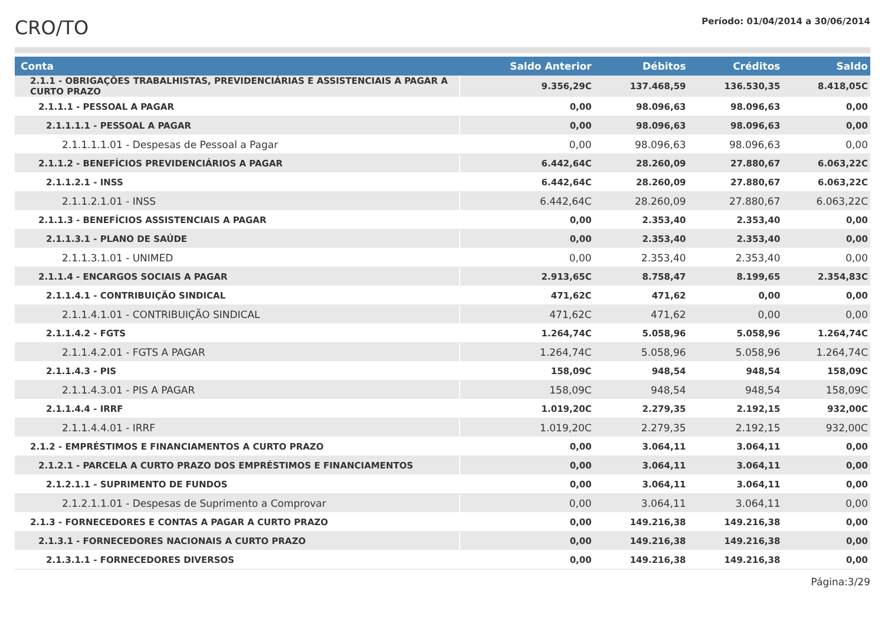CRO/TO
Período: 01/04/2014 a 30/06/2014
| Conta | Saldo Anterior | Débitos | Créditos | Saldo |
| --- | --- | --- | --- | --- |
| 2.1.1 - OBRIGAÇÕES TRABALHISTAS, PREVIDENCIÁRIAS E ASSISTENCIAIS A PAGAR A CURTO PRAZO | 9.356,29C | 137.468,59 | 136.530,35 | 8.418,05C |
| 2.1.1.1 - PESSOAL A PAGAR | 0,00 | 98.096,63 | 98.096,63 | 0,00 |
| 2.1.1.1.1 - PESSOAL A PAGAR | 0,00 | 98.096,63 | 98.096,63 | 0,00 |
| 2.1.1.1.1.01 - Despesas de Pessoal a Pagar | 0,00 | 98.096,63 | 98.096,63 | 0,00 |
| 2.1.1.2 - BENEFÍCIOS PREVIDENCIÁRIOS A PAGAR | 6.442,64C | 28.260,09 | 27.880,67 | 6.063,22C |
| 2.1.1.2.1 - INSS | 6.442,64C | 28.260,09 | 27.880,67 | 6.063,22C |
| 2.1.1.2.1.01 - INSS | 6.442,64C | 28.260,09 | 27.880,67 | 6.063,22C |
| 2.1.1.3 - BENEFÍCIOS ASSISTENCIAIS A PAGAR | 0,00 | 2.353,40 | 2.353,40 | 0,00 |
| 2.1.1.3.1 - PLANO DE SAÚDE | 0,00 | 2.353,40 | 2.353,40 | 0,00 |
| 2.1.1.3.1.01 - UNIMED | 0,00 | 2.353,40 | 2.353,40 | 0,00 |
| 2.1.1.4 - ENCARGOS SOCIAIS A PAGAR | 2.913,65C | 8.758,47 | 8.199,65 | 2.354,83C |
| 2.1.1.4.1 - CONTRIBUIÇÃO SINDICAL | 471,62C | 471,62 | 0,00 | 0,00 |
| 2.1.1.4.1.01 - CONTRIBUIÇÃO SINDICAL | 471,62C | 471,62 | 0,00 | 0,00 |
| 2.1.1.4.2 - FGTS | 1.264,74C | 5.058,96 | 5.058,96 | 1.264,74C |
| 2.1.1.4.2.01 - FGTS A PAGAR | 1.264,74C | 5.058,96 | 5.058,96 | 1.264,74C |
| 2.1.1.4.3 - PIS | 158,09C | 948,54 | 948,54 | 158,09C |
| 2.1.1.4.3.01 - PIS A PAGAR | 158,09C | 948,54 | 948,54 | 158,09C |
| 2.1.1.4.4 - IRRF | 1.019,20C | 2.279,35 | 2.192,15 | 932,00C |
| 2.1.1.4.4.01 - IRRF | 1.019,20C | 2.279,35 | 2.192,15 | 932,00C |
| 2.1.2 - EMPRÉSTIMOS E FINANCIAMENTOS A CURTO PRAZO | 0,00 | 3.064,11 | 3.064,11 | 0,00 |
| 2.1.2.1 - PARCELA A CURTO PRAZO DOS EMPRÉSTIMOS E FINANCIAMENTOS | 0,00 | 3.064,11 | 3.064,11 | 0,00 |
| 2.1.2.1.1 - SUPRIMENTO DE FUNDOS | 0,00 | 3.064,11 | 3.064,11 | 0,00 |
| 2.1.2.1.1.01 - Despesas de Suprimento a Comprovar | 0,00 | 3.064,11 | 3.064,11 | 0,00 |
| 2.1.3 - FORNECEDORES E CONTAS A PAGAR A CURTO PRAZO | 0,00 | 149.216,38 | 149.216,38 | 0,00 |
| 2.1.3.1 - FORNECEDORES NACIONAIS A CURTO PRAZO | 0,00 | 149.216,38 | 149.216,38 | 0,00 |
| 2.1.3.1.1 - FORNECEDORES DIVERSOS | 0,00 | 149.216,38 | 149.216,38 | 0,00 |
Página:3/29